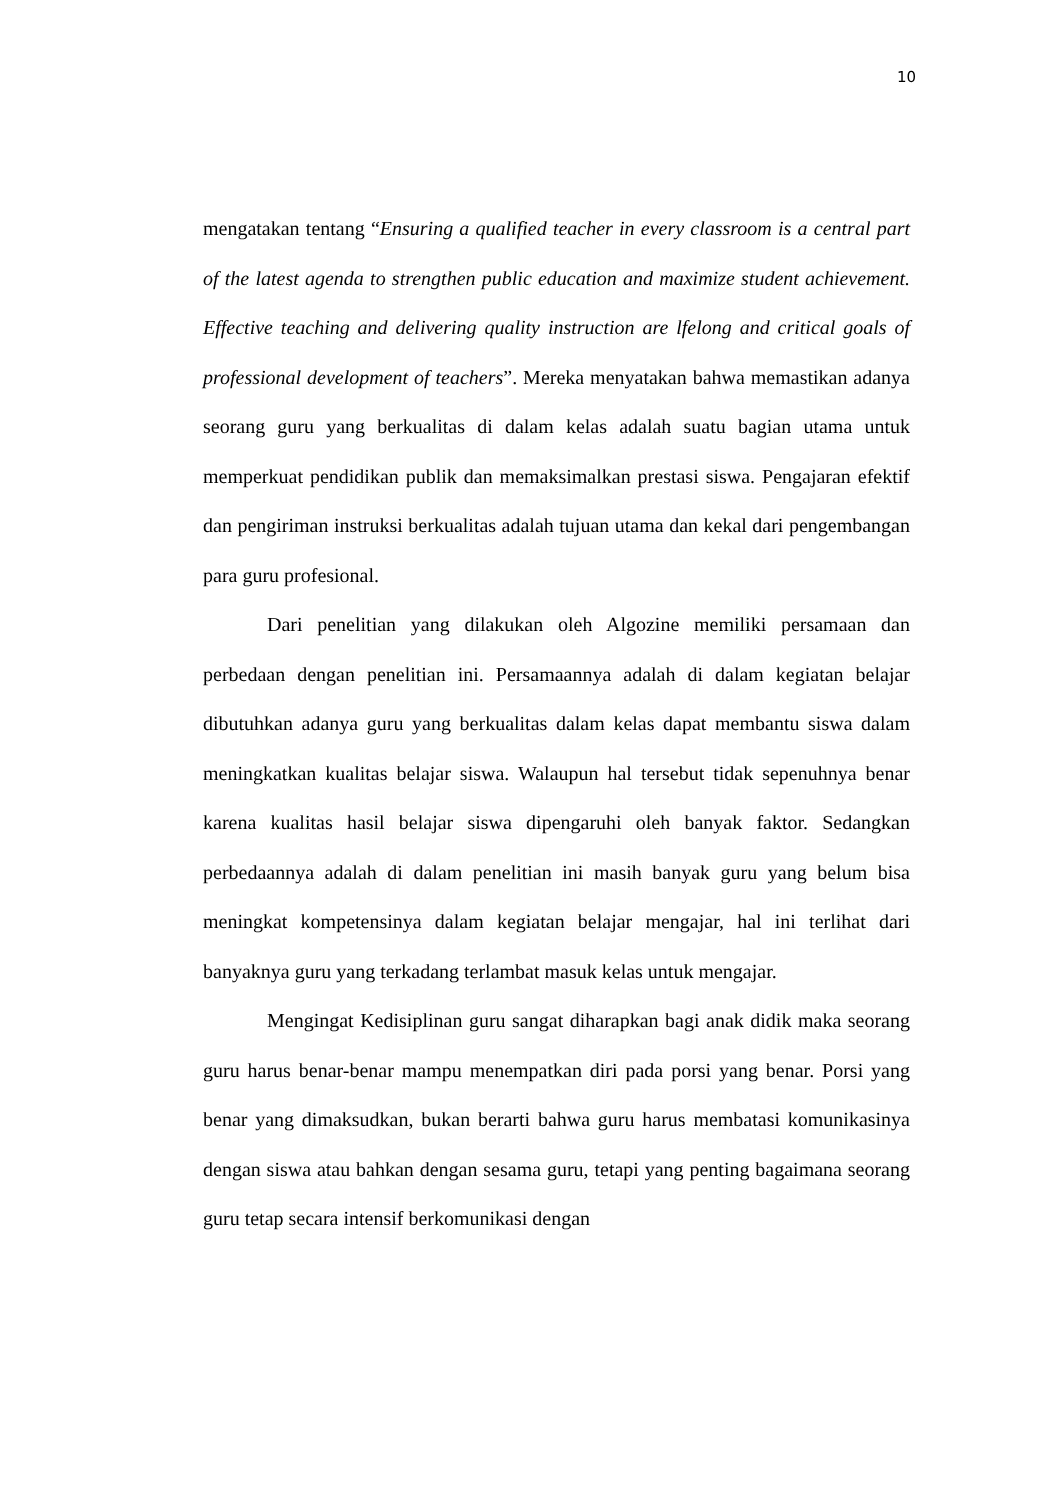10
mengatakan tentang “Ensuring a qualified teacher in every classroom is a central part of the latest agenda to strengthen public education and maximize student achievement. Effective teaching and delivering quality instruction are lfelong and critical goals of professional development of teachers”. Mereka menyatakan bahwa memastikan adanya seorang guru yang berkualitas di dalam kelas adalah suatu bagian utama untuk memperkuat pendidikan publik dan memaksimalkan prestasi siswa. Pengajaran efektif dan pengiriman instruksi berkualitas adalah tujuan utama dan kekal dari pengembangan para guru profesional.
Dari penelitian yang dilakukan oleh Algozine memiliki persamaan dan perbedaan dengan penelitian ini. Persamaannya adalah di dalam kegiatan belajar dibutuhkan adanya guru yang berkualitas dalam kelas dapat membantu siswa dalam meningkatkan kualitas belajar siswa. Walaupun hal tersebut tidak sepenuhnya benar karena kualitas hasil belajar siswa dipengaruhi oleh banyak faktor. Sedangkan perbedaannya adalah di dalam penelitian ini masih banyak guru yang belum bisa meningkat kompetensinya dalam kegiatan belajar mengajar, hal ini terlihat dari banyaknya guru yang terkadang terlambat masuk kelas untuk mengajar.
Mengingat Kedisiplinan guru sangat diharapkan bagi anak didik maka seorang guru harus benar-benar mampu menempatkan diri pada porsi yang benar. Porsi yang benar yang dimaksudkan, bukan berarti bahwa guru harus membatasi komunikasinya dengan siswa atau bahkan dengan sesama guru, tetapi yang penting bagaimana seorang guru tetap secara intensif berkomunikasi dengan